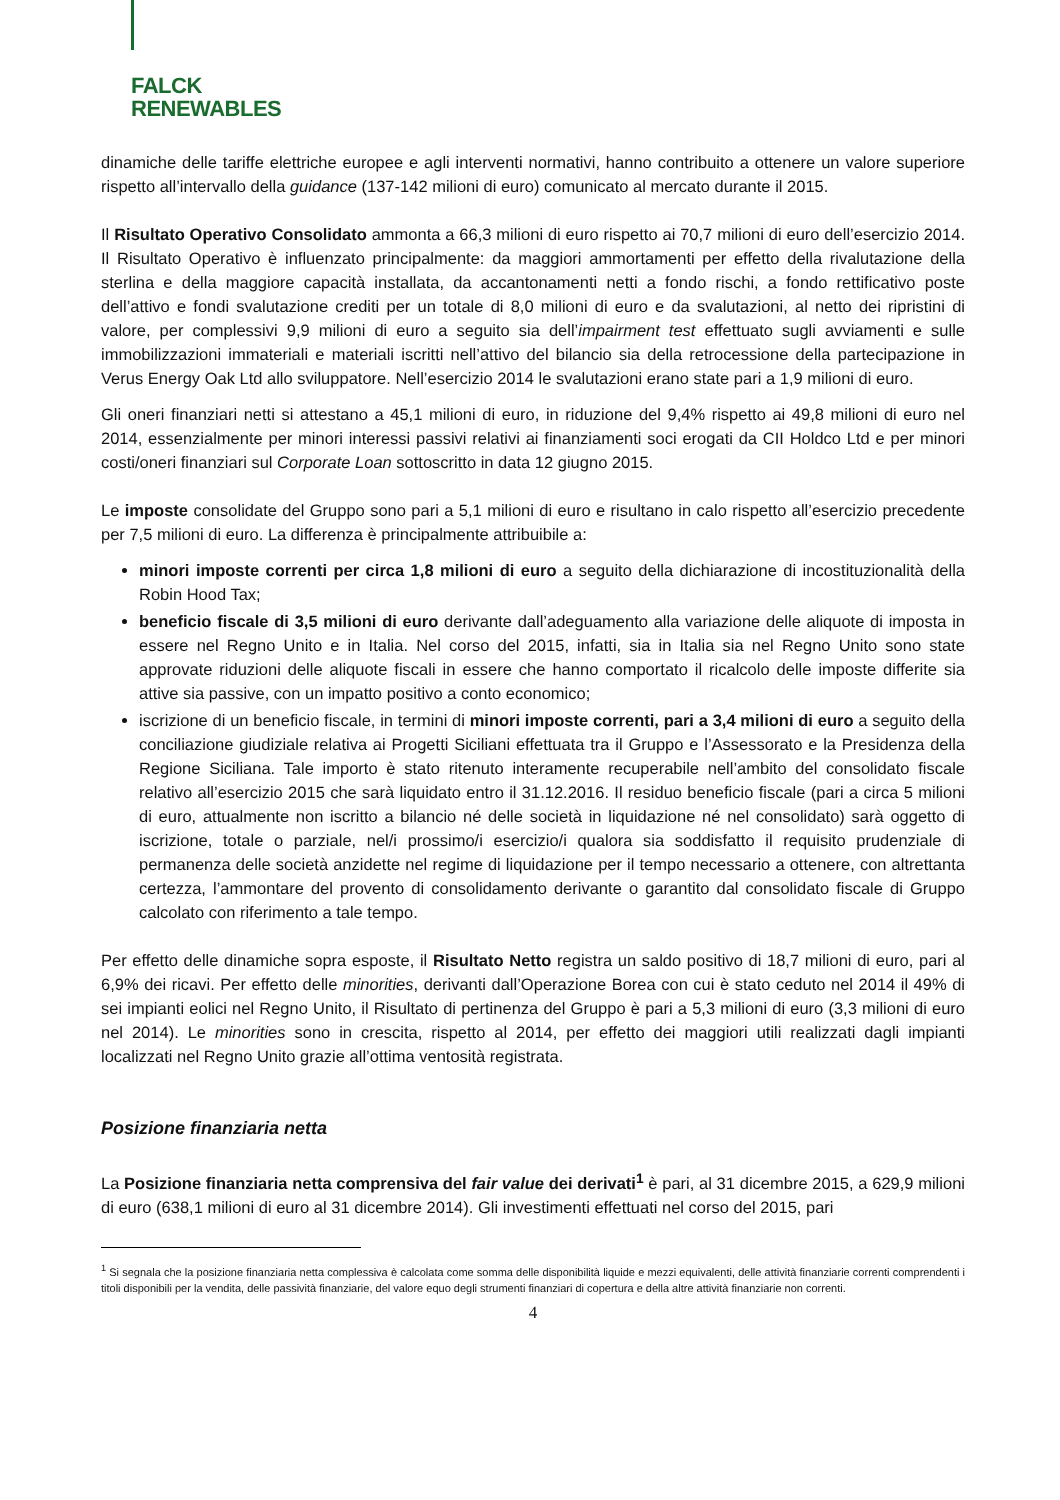FALCK
RENEWABLES
dinamiche delle tariffe elettriche europee e agli interventi normativi, hanno contribuito a ottenere un valore superiore rispetto all’intervallo della guidance (137-142 milioni di euro) comunicato al mercato durante il 2015.
Il Risultato Operativo Consolidato ammonta a 66,3 milioni di euro rispetto ai 70,7 milioni di euro dell’esercizio 2014. Il Risultato Operativo è influenzato principalmente: da maggiori ammortamenti per effetto della rivalutazione della sterlina e della maggiore capacità installata, da accantonamenti netti a fondo rischi, a fondo rettificativo poste dell’attivo e fondi svalutazione crediti per un totale di 8,0 milioni di euro e da svalutazioni, al netto dei ripristini di valore, per complessivi 9,9 milioni di euro a seguito sia dell’impairment test effettuato sugli avviamenti e sulle immobilizzazioni immateriali e materiali iscritti nell’attivo del bilancio sia della retrocessione della partecipazione in Verus Energy Oak Ltd allo sviluppatore. Nell’esercizio 2014 le svalutazioni erano state pari a 1,9 milioni di euro.
Gli oneri finanziari netti si attestano a 45,1 milioni di euro, in riduzione del 9,4% rispetto ai 49,8 milioni di euro nel 2014, essenzialmente per minori interessi passivi relativi ai finanziamenti soci erogati da CII Holdco Ltd e per minori costi/oneri finanziari sul Corporate Loan sottoscritto in data 12 giugno 2015.
Le imposte consolidate del Gruppo sono pari a 5,1 milioni di euro e risultano in calo rispetto all’esercizio precedente per 7,5 milioni di euro. La differenza è principalmente attribuibile a:
minori imposte correnti per circa 1,8 milioni di euro a seguito della dichiarazione di incostituzionalità della Robin Hood Tax;
beneficio fiscale di 3,5 milioni di euro derivante dall’adeguamento alla variazione delle aliquote di imposta in essere nel Regno Unito e in Italia. Nel corso del 2015, infatti, sia in Italia sia nel Regno Unito sono state approvate riduzioni delle aliquote fiscali in essere che hanno comportato il ricalcolo delle imposte differite sia attive sia passive, con un impatto positivo a conto economico;
iscrizione di un beneficio fiscale, in termini di minori imposte correnti, pari a 3,4 milioni di euro a seguito della conciliazione giudiziale relativa ai Progetti Siciliani effettuata tra il Gruppo e l’Assessorato e la Presidenza della Regione Siciliana. Tale importo è stato ritenuto interamente recuperabile nell’ambito del consolidato fiscale relativo all’esercizio 2015 che sarà liquidato entro il 31.12.2016. Il residuo beneficio fiscale (pari a circa 5 milioni di euro, attualmente non iscritto a bilancio né delle società in liquidazione né nel consolidato) sarà oggetto di iscrizione, totale o parziale, nel/i prossimo/i esercizio/i qualora sia soddisfatto il requisito prudenziale di permanenza delle società anzidette nel regime di liquidazione per il tempo necessario a ottenere, con altrettanta certezza, l’ammontare del provento di consolidamento derivante o garantito dal consolidato fiscale di Gruppo calcolato con riferimento a tale tempo.
Per effetto delle dinamiche sopra esposte, il Risultato Netto registra un saldo positivo di 18,7 milioni di euro, pari al 6,9% dei ricavi. Per effetto delle minorities, derivanti dall’Operazione Borea con cui è stato ceduto nel 2014 il 49% di sei impianti eolici nel Regno Unito, il Risultato di pertinenza del Gruppo è pari a 5,3 milioni di euro (3,3 milioni di euro nel 2014). Le minorities sono in crescita, rispetto al 2014, per effetto dei maggiori utili realizzati dagli impianti localizzati nel Regno Unito grazie all’ottima ventosità registrata.
Posizione finanziaria netta
La Posizione finanziaria netta comprensiva del fair value dei derivati<sup>1</sup> è pari, al 31 dicembre 2015, a 629,9 milioni di euro (638,1 milioni di euro al 31 dicembre 2014). Gli investimenti effettuati nel corso del 2015, pari
<sup>1</sup> Si segnala che la posizione finanziaria netta complessiva è calcolata come somma delle disponibilità liquide e mezzi equivalenti, delle attività finanziarie correnti comprendenti i titoli disponibili per la vendita, delle passività finanziarie, del valore equo degli strumenti finanziari di copertura e della altre attività finanziarie non correnti.
4